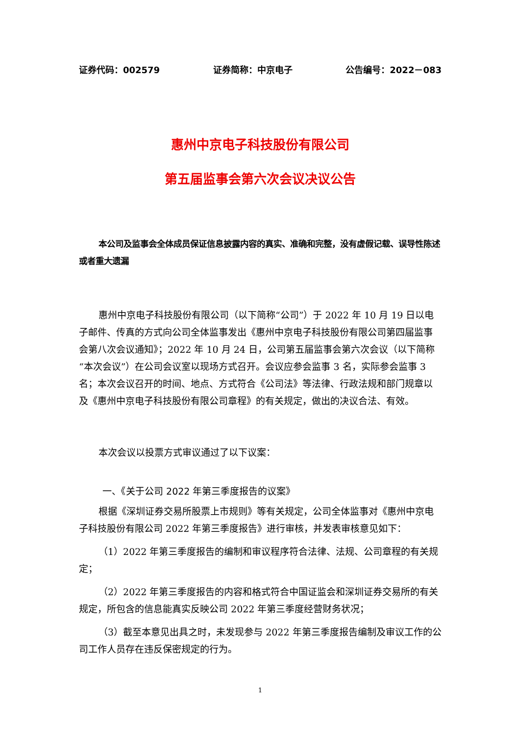证券代码：002579 证券简称：中京电子 公告编号：2022－083
惠州中京电子科技股份有限公司
第五届监事会第六次会议决议公告
本公司及监事会全体成员保证信息披露内容的真实、准确和完整，没有虚假记载、误导性陈述或者重大遗漏
惠州中京电子科技股份有限公司（以下简称“公司”）于 2022 年 10 月 19 日以电子邮件、传真的方式向公司全体监事发出《惠州中京电子科技股份有限公司第四届监事会第八次会议通知》；2022 年 10 月 24 日，公司第五届监事会第六次会议（以下简称“本次会议”）在公司会议室以现场方式召开。会议应参会监事 3 名，实际参会监事 3 名；本次会议召开的时间、地点、方式符合《公司法》等法律、行政法规和部门规章以及《惠州中京电子科技股份有限公司章程》的有关规定，做出的决议合法、有效。
本次会议以投票方式审议通过了以下议案：
一、《关于公司 2022 年第三季度报告的议案》
根据《深圳证券交易所股票上市规则》等有关规定，公司全体监事对《惠州中京电子科技股份有限公司 2022 年第三季度报告》进行审核，并发表审核意见如下：
（1）2022 年第三季度报告的编制和审议程序符合法律、法规、公司章程的有关规定；
（2）2022 年第三季度报告的内容和格式符合中国证监会和深圳证券交易所的有关规定，所包含的信息能真实反映公司 2022 年第三季度经营财务状况；
（3）截至本意见出具之时，未发现参与 2022 年第三季度报告编制及审议工作的公司工作人员存在违反保密规定的行为。
1